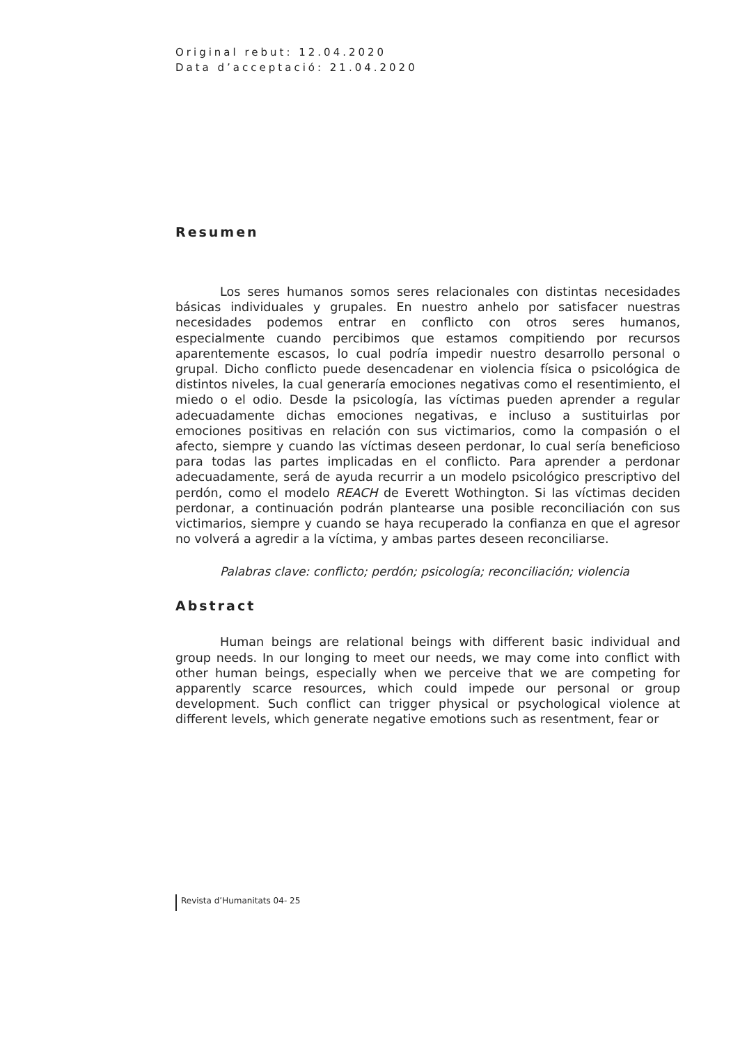Original rebut: 12.04.2020
Data d’acceptació: 21.04.2020
Resumen
Los seres humanos somos seres relacionales con distintas necesidades básicas individuales y grupales. En nuestro anhelo por satisfacer nuestras necesidades podemos entrar en conflicto con otros seres humanos, especialmente cuando percibimos que estamos compitiendo por recursos aparentemente escasos, lo cual podría impedir nuestro desarrollo personal o grupal. Dicho conflicto puede desencadenar en violencia física o psicológica de distintos niveles, la cual generaría emociones negativas como el resentimiento, el miedo o el odio. Desde la psicología, las víctimas pueden aprender a regular adecuadamente dichas emociones negativas, e incluso a sustituirlas por emociones positivas en relación con sus victimarios, como la compasión o el afecto, siempre y cuando las víctimas deseen perdonar, lo cual sería beneficioso para todas las partes implicadas en el conflicto. Para aprender a perdonar adecuadamente, será de ayuda recurrir a un modelo psicológico prescriptivo del perdón, como el modelo REACH de Everett Wothington. Si las víctimas deciden perdonar, a continuación podrán plantearse una posible reconciliación con sus victimarios, siempre y cuando se haya recuperado la confianza en que el agresor no volverá a agredir a la víctima, y ambas partes deseen reconciliarse.
Palabras clave: conflicto; perdón; psicología; reconciliación; violencia
Abstract
Human beings are relational beings with different basic individual and group needs. In our longing to meet our needs, we may come into conflict with other human beings, especially when we perceive that we are competing for apparently scarce resources, which could impede our personal or group development. Such conflict can trigger physical or psychological violence at different levels, which generate negative emotions such as resentment, fear or
Revista d’Humanitats 04- 25